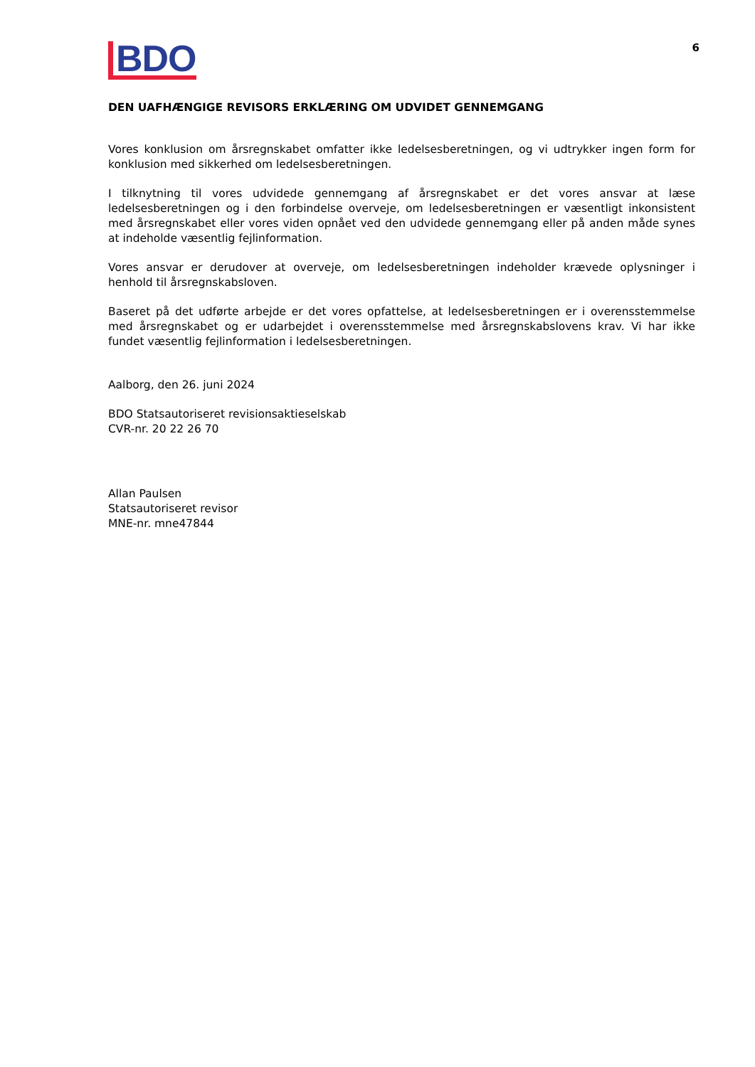BDO
6
DEN UAFHÆNGIGE REVISORS ERKLÆRING OM UDVIDET GENNEMGANG
Vores konklusion om årsregnskabet omfatter ikke ledelsesberetningen, og vi udtrykker ingen form for konklusion med sikkerhed om ledelsesberetningen.
I tilknytning til vores udvidede gennemgang af årsregnskabet er det vores ansvar at læse ledelsesberetningen og i den forbindelse overveje, om ledelsesberetningen er væsentligt inkonsistent med årsregnskabet eller vores viden opnået ved den udvidede gennemgang eller på anden måde synes at indeholde væsentlig fejlinformation.
Vores ansvar er derudover at overveje, om ledelsesberetningen indeholder krævede oplysninger i henhold til årsregnskabsloven.
Baseret på det udførte arbejde er det vores opfattelse, at ledelsesberetningen er i overensstemmelse med årsregnskabet og er udarbejdet i overensstemmelse med årsregnskabslovens krav. Vi har ikke fundet væsentlig fejlinformation i ledelsesberetningen.
Aalborg, den 26. juni 2024
BDO Statsautoriseret revisionsaktieselskab
CVR-nr. 20 22 26 70
Allan Paulsen
Statsautoriseret revisor
MNE-nr. mne47844